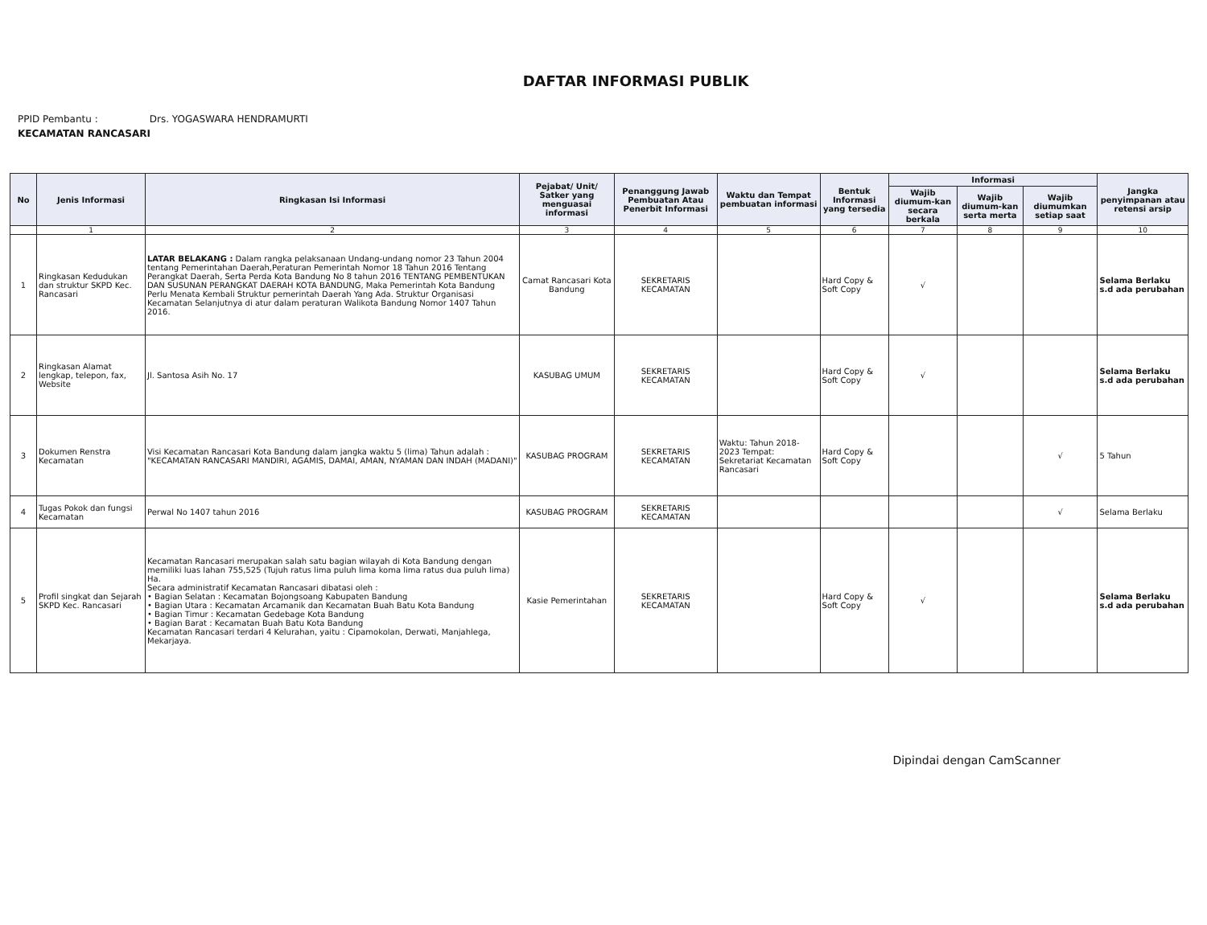DAFTAR INFORMASI PUBLIK
PPID Pembantu : Drs. YOGASWARA HENDRAMURTI
KECAMATAN RANCASARI
| No | Jenis Informasi | Ringkasan Isi Informasi | Pejabat/ Unit/ Satker yang menguasai informasi | Penanggung Jawab Pembuatan Atau Penerbit Informasi | Waktu dan Tempat pembuatan informasi | Bentuk Informasi yang tersedia | Informasi | | | Jangka penyimpanan atau retensi arsip |
| --- | --- | --- | --- | --- | --- | --- | --- | --- | --- | --- |
| | | | | | | | Wajib diumum-kan secara berkala | Wajib diumum-kan serta merta | Wajib diumumkan setiap saat | |
| | 1 | 2 | 3 | 4 | 5 | 6 | 7 | 8 | 9 | 10 |
| 1 | Ringkasan Kedudukan dan struktur SKPD Kec. Rancasari | LATAR BELAKANG : Dalam rangka pelaksanaan Undang-undang nomor 23 Tahun 2004 tentang Pemerintahan Daerah,Peraturan Pemerintah Nomor 18 Tahun 2016 Tentang Perangkat Daerah, Serta Perda Kota Bandung No 8 tahun 2016 TENTANG PEMBENTUKAN DAN SUSUNAN PERANGKAT DAERAH KOTA BANDUNG, Maka Pemerintah Kota Bandung Perlu Menata Kembali Struktur pemerintah Daerah Yang Ada. Struktur Organisasi Kecamatan Selanjutnya di atur dalam peraturan Walikota Bandung Nomor 1407 Tahun 2016. | Camat Rancasari Kota Bandung | SEKRETARIS KECAMATAN | | Hard Copy & Soft Copy | √ | | | Selama Berlaku s.d ada perubahan |
| 2 | Ringkasan Alamat lengkap, telepon, fax, Website | Jl. Santosa Asih No. 17 | KASUBAG UMUM | SEKRETARIS KECAMATAN | | Hard Copy & Soft Copy | √ | | | Selama Berlaku s.d ada perubahan |
| 3 | Dokumen Renstra Kecamatan | Visi Kecamatan Rancasari Kota Bandung dalam jangka waktu 5 (lima) Tahun adalah : "KECAMATAN RANCASARI MANDIRI, AGAMIS, DAMAI, AMAN, NYAMAN DAN INDAH (MADANI)" | KASUBAG PROGRAM | SEKRETARIS KECAMATAN | Waktu: Tahun 2018-2023 Tempat: Sekretariat Kecamatan Rancasari | Hard Copy & Soft Copy | | | √ | 5 Tahun |
| 4 | Tugas Pokok dan fungsi Kecamatan | Perwal No 1407 tahun 2016 | KASUBAG PROGRAM | SEKRETARIS KECAMATAN | | | | | √ | Selama Berlaku |
| 5 | Profil singkat dan Sejarah SKPD Kec. Rancasari | Kecamatan Rancasari merupakan salah satu bagian wilayah di Kota Bandung dengan memiliki luas lahan 755,525 (Tujuh ratus lima puluh lima koma lima ratus dua puluh lima) Ha. Secara administratif Kecamatan Rancasari dibatasi oleh : • Bagian Selatan : Kecamatan Bojongsoang Kabupaten Bandung • Bagian Utara : Kecamatan Arcamanik dan Kecamatan Buah Batu Kota Bandung • Bagian Timur : Kecamatan Gedebage Kota Bandung • Bagian Barat : Kecamatan Buah Batu Kota Bandung Kecamatan Rancasari terdari 4 Kelurahan, yaitu : Cipamokolan, Derwati, Manjahlega, Mekarjaya. | Kasie Pemerintahan | SEKRETARIS KECAMATAN | | Hard Copy & Soft Copy | √ | | | Selama Berlaku s.d ada perubahan |
Dipindai dengan CamScanner